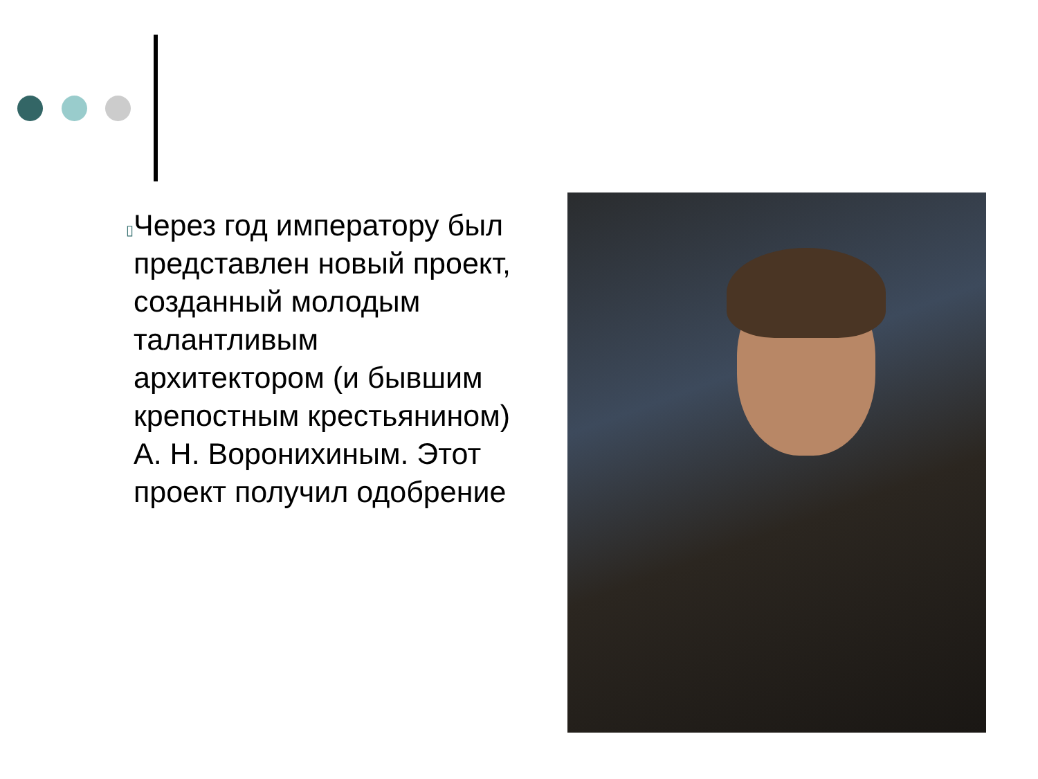▯
Через год императору был представлен новый проект, созданный молодым талантливым архитектором (и бывшим крепостным крестьянином) А. Н. Воронихиным. Этот проект получил одобрение